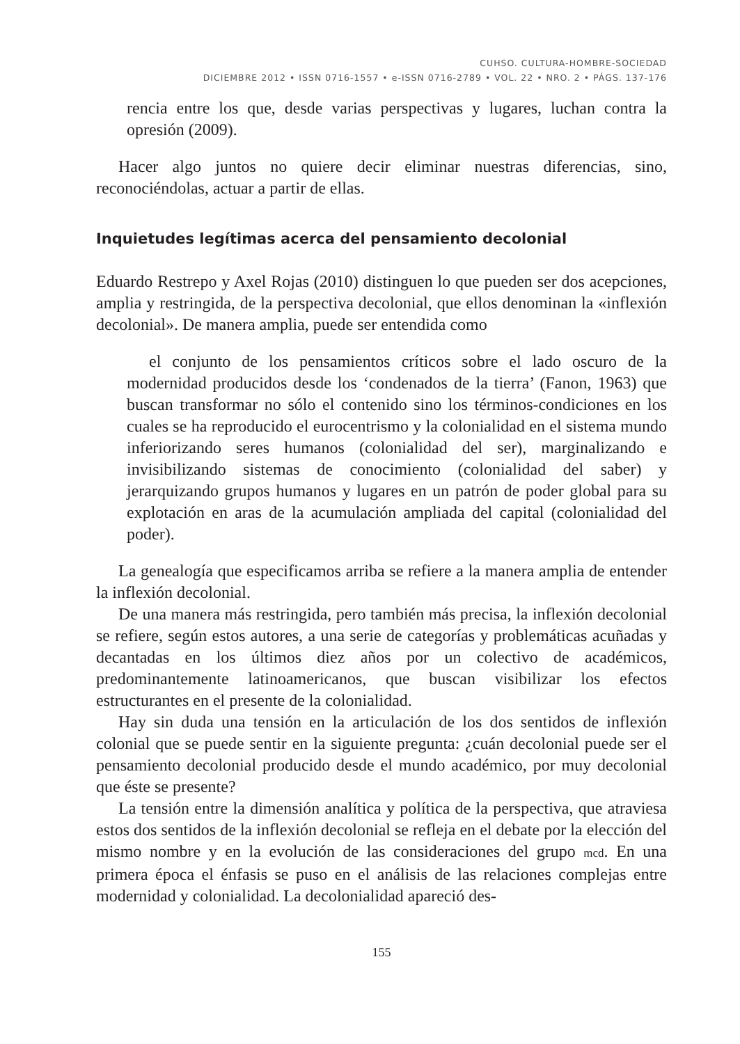CUHSO. CULTURA-HOMBRE-SOCIEDAD
DICIEMBRE 2012 • ISSN 0716-1557 • e-ISSN 0716-2789 • VOL. 22 • NRO. 2 • PÁGS. 137-176
rencia entre los que, desde varias perspectivas y lugares, luchan contra la opresión (2009).
Hacer algo juntos no quiere decir eliminar nuestras diferencias, sino, reconociéndolas, actuar a partir de ellas.
Inquietudes legítimas acerca del pensamiento decolonial
Eduardo Restrepo y Axel Rojas (2010) distinguen lo que pueden ser dos acepciones, amplia y restringida, de la perspectiva decolonial, que ellos denominan la «inflexión decolonial». De manera amplia, puede ser entendida como
el conjunto de los pensamientos críticos sobre el lado oscuro de la modernidad producidos desde los ‘condenados de la tierra’ (Fanon, 1963) que buscan transformar no sólo el contenido sino los términos-condiciones en los cuales se ha reproducido el eurocentrismo y la colonialidad en el sistema mundo inferiorizando seres humanos (colonialidad del ser), marginalizando e invisibilizando sistemas de conocimiento (colonialidad del saber) y jerarquizando grupos humanos y lugares en un patrón de poder global para su explotación en aras de la acumulación ampliada del capital (colonialidad del poder).
La genealogía que especificamos arriba se refiere a la manera amplia de entender la inflexión decolonial.
De una manera más restringida, pero también más precisa, la inflexión decolonial se refiere, según estos autores, a una serie de categorías y problemáticas acuñadas y decantadas en los últimos diez años por un colectivo de académicos, predominantemente latinoamericanos, que buscan visibilizar los efectos estructurantes en el presente de la colonialidad.
Hay sin duda una tensión en la articulación de los dos sentidos de inflexión colonial que se puede sentir en la siguiente pregunta: ¿cuán decolonial puede ser el pensamiento decolonial producido desde el mundo académico, por muy decolonial que éste se presente?
La tensión entre la dimensión analítica y política de la perspectiva, que atraviesa estos dos sentidos de la inflexión decolonial se refleja en el debate por la elección del mismo nombre y en la evolución de las consideraciones del grupo mcd. En una primera época el énfasis se puso en el análisis de las relaciones complejas entre modernidad y colonialidad. La decolonialidad apareció des-
155